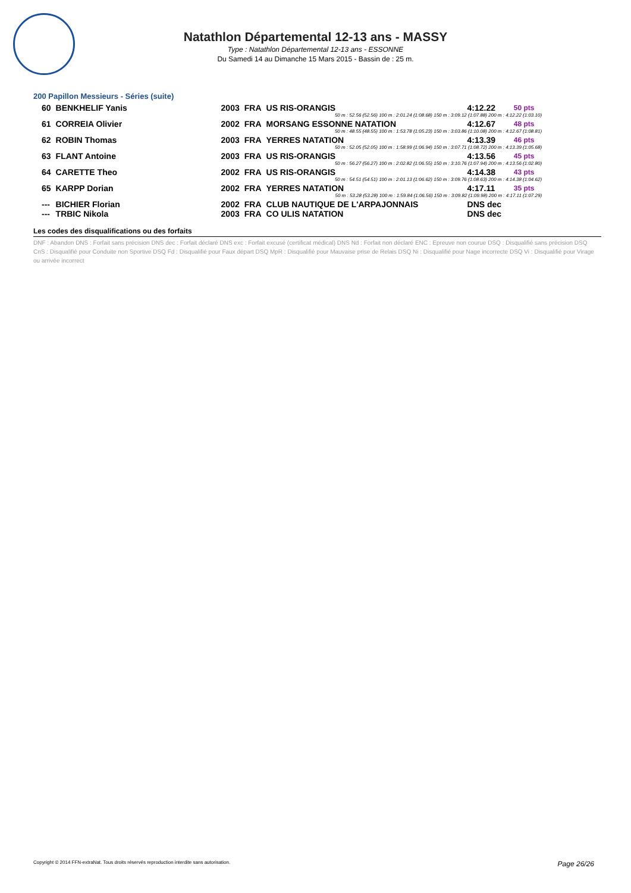Natathlon Départemental 12-13 ans - MASSY
Type : Natathlon Départemental 12-13 ans - ESSONNE
Du Samedi 14 au Dimanche 15 Mars 2015 - Bassin de : 25 m.
200 Papillon Messieurs - Séries (suite)
| 60 | BENKHELIF Yanis | 2003 | FRA | US RIS-ORANGIS | 4:12.22 | 50 pts |
| 50 m : 52.56 (52.56) 100 m : 2:01.24 (1:08.68) 150 m : 3:09.12 (1:07.88) 200 m : 4:12.22 (1:03.10) | | | | | | |
| 61 | CORREIA Olivier | 2002 | FRA | MORSANG ESSONNE NATATION | 4:12.67 | 48 pts |
| 50 m : 48.55 (48.55) 100 m : 1:53.78 (1:05.23) 150 m : 3:03.86 (1:10.08) 200 m : 4:12.67 (1:08.81) | | | | | | |
| 62 | ROBIN Thomas | 2003 | FRA | YERRES NATATION | 4:13.39 | 46 pts |
| 50 m : 52.05 (52.05) 100 m : 1:58.99 (1:06.94) 150 m : 3:07.71 (1:08.72) 200 m : 4:13.39 (1:05.68) | | | | | | |
| 63 | FLANT Antoine | 2003 | FRA | US RIS-ORANGIS | 4:13.56 | 45 pts |
| 50 m : 56.27 (56.27) 100 m : 2:02.82 (1:06.55) 150 m : 3:10.76 (1:07.94) 200 m : 4:13.56 (1:02.80) | | | | | | |
| 64 | CARETTE Theo | 2002 | FRA | US RIS-ORANGIS | 4:14.38 | 43 pts |
| 50 m : 54.51 (54.51) 100 m : 2:01.13 (1:06.62) 150 m : 3:09.76 (1:08.63) 200 m : 4:14.38 (1:04.62) | | | | | | |
| 65 | KARPP Dorian | 2002 | FRA | YERRES NATATION | 4:17.11 | 35 pts |
| 50 m : 53.28 (53.28) 100 m : 1:59.84 (1:06.56) 150 m : 3:09.82 (1:09.98) 200 m : 4:17.11 (1:07.29) | | | | | | |
| --- | BICHIER Florian | 2002 | FRA | CLUB NAUTIQUE DE L'ARPAJONNAIS | DNS dec | |
| --- | TRBIC Nikola | 2003 | FRA | CO ULIS NATATION | DNS dec | |
Les codes des disqualifications ou des forfaits
DNF : Abandon DNS : Forfait sans précision DNS dec : Forfait déclaré DNS exc : Forfait excusé (certificat médical) DNS Nd : Forfait non déclaré ENC : Epreuve non courue DSQ : Disqualifié sans précision DSQ CnS : Disqualifié pour Conduite non Sportive DSQ Fd : Disqualifié pour Faux départ DSQ MpR : Disqualifié pour Mauvaise prise de Relais DSQ Ni : Disqualifié pour Nage incorrecte DSQ Vi : Disqualifié pour Virage ou arrivée incorrect
Copyright © 2014 FFN-extraNat. Tous droits réservés reproduction interdite sans autorisation. Page 26/26